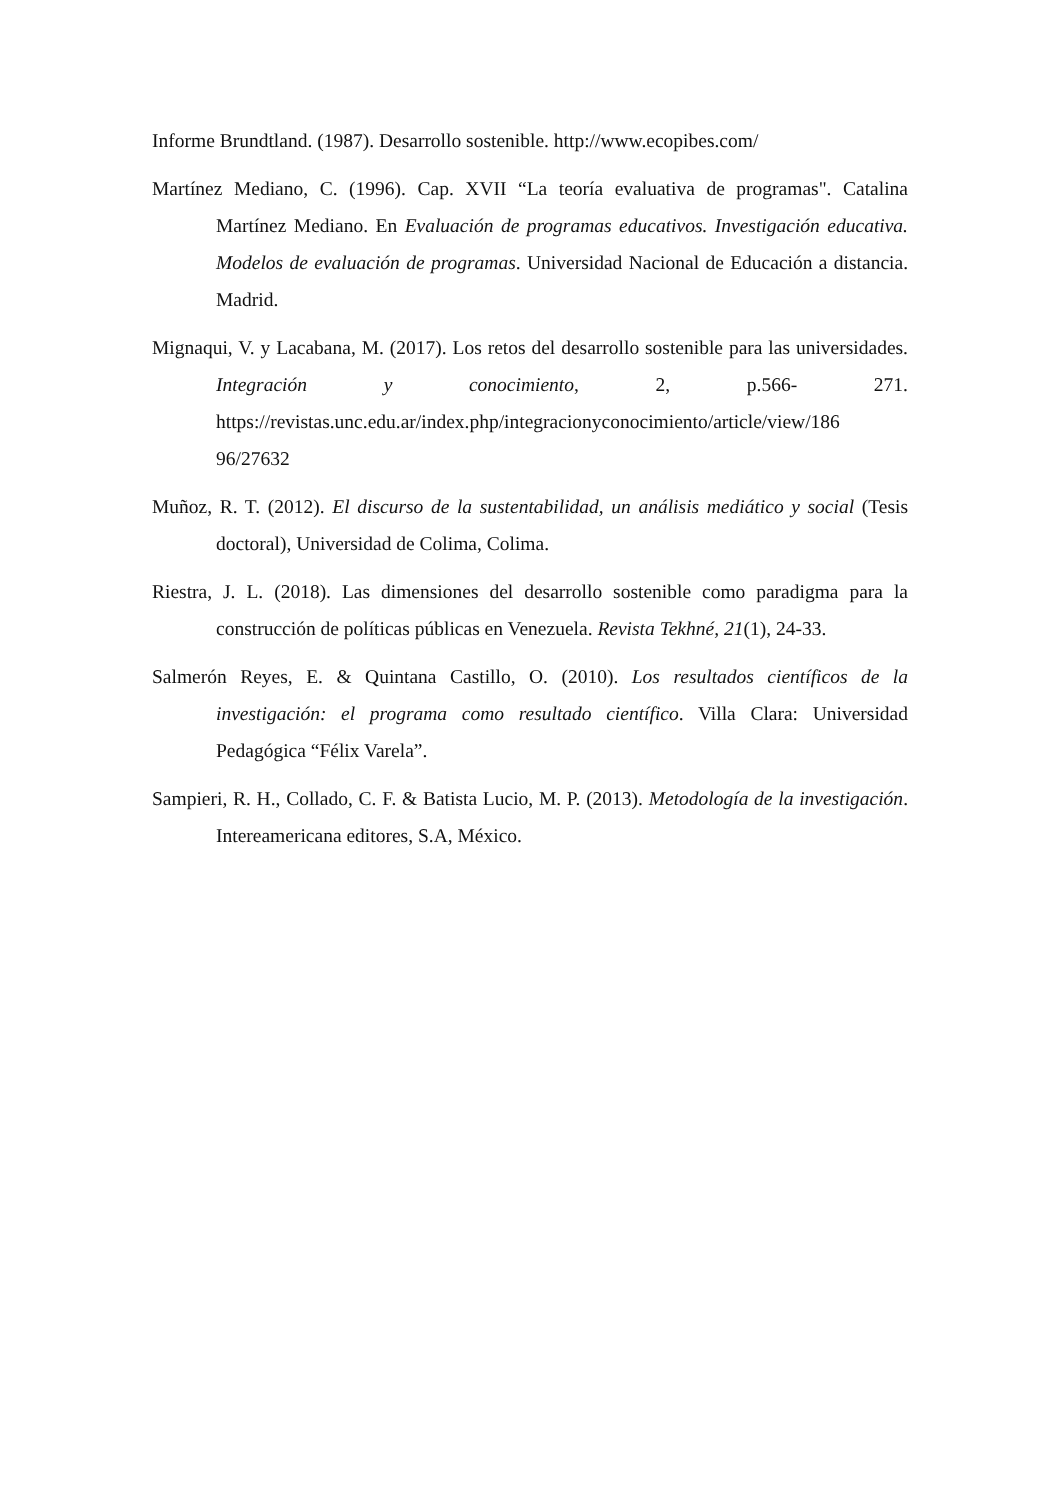Informe Brundtland. (1987). Desarrollo sostenible. http://www.ecopibes.com/
Martínez Mediano, C. (1996). Cap. XVII “La teoría evaluativa de programas". Catalina Martínez Mediano. En Evaluación de programas educativos. Investigación educativa. Modelos de evaluación de programas. Universidad Nacional de Educación a distancia. Madrid.
Mignaqui, V. y Lacabana, M. (2017). Los retos del desarrollo sostenible para las universidades. Integración y conocimiento, 2, p.566- 271. https://revistas.unc.edu.ar/index.php/integracionyconocimiento/article/view/186 96/27632
Muñoz, R. T. (2012). El discurso de la sustentabilidad, un análisis mediático y social (Tesis doctoral), Universidad de Colima, Colima.
Riestra, J. L. (2018). Las dimensiones del desarrollo sostenible como paradigma para la construcción de políticas públicas en Venezuela. Revista Tekhné, 21(1), 24-33.
Salmerón Reyes, E. & Quintana Castillo, O. (2010). Los resultados científicos de la investigación: el programa como resultado científico. Villa Clara: Universidad Pedagógica “Félix Varela”.
Sampieri, R. H., Collado, C. F. & Batista Lucio, M. P. (2013). Metodología de la investigación. Intereamericana editores, S.A, México.